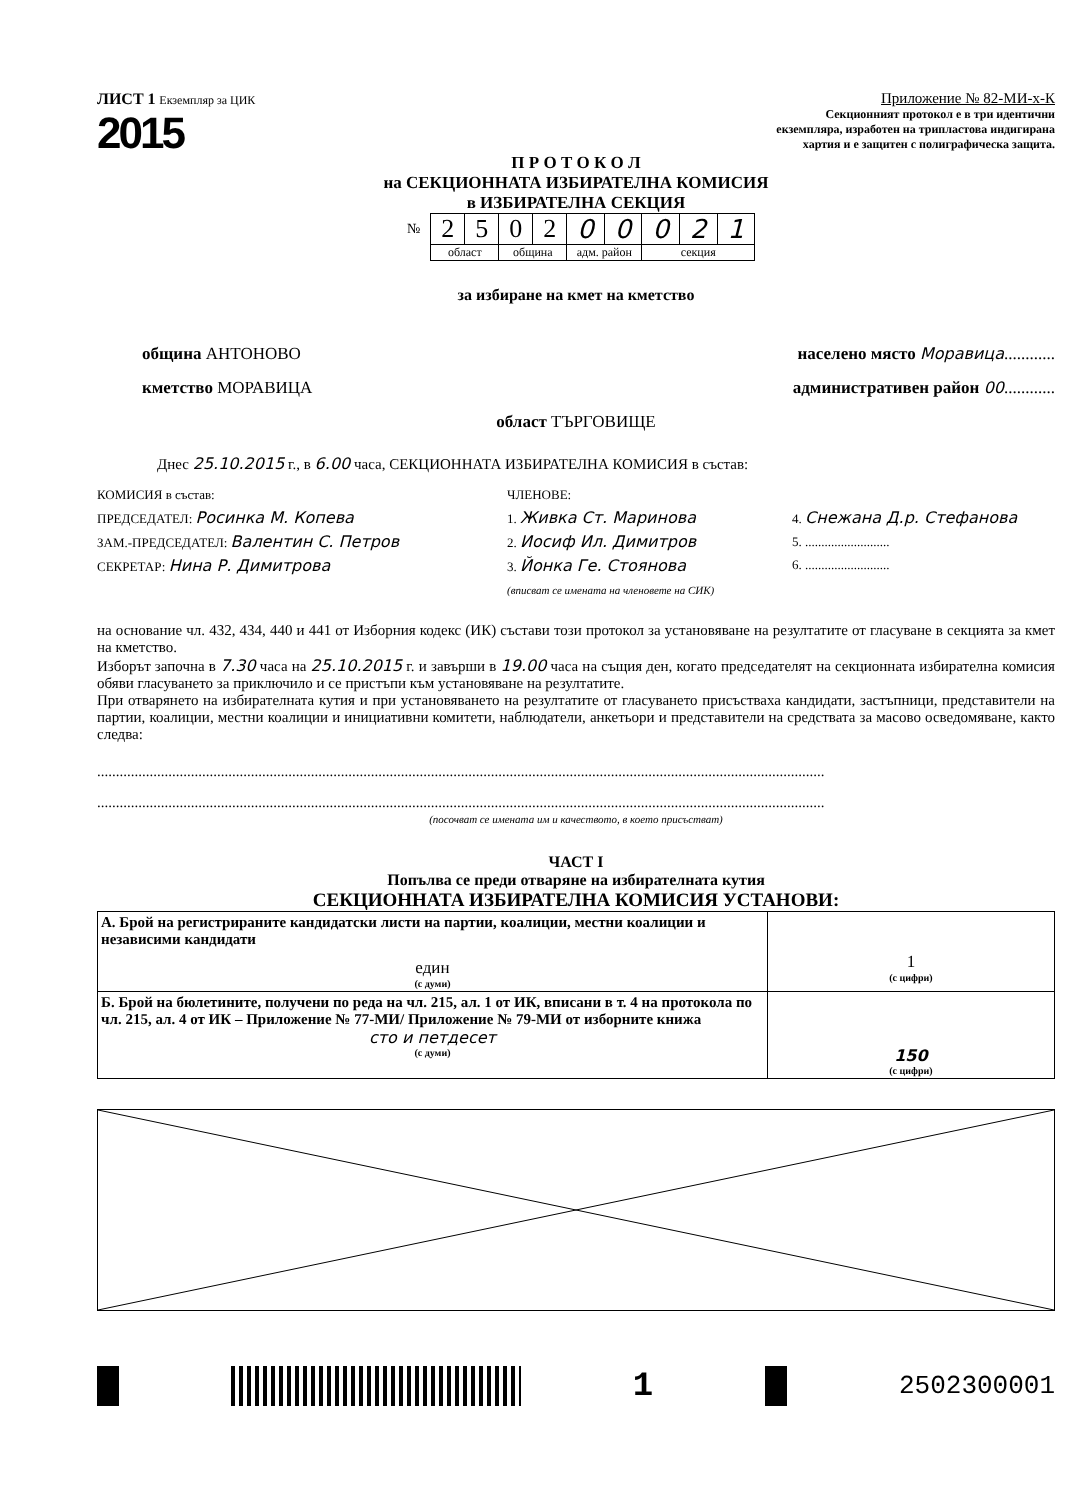ЛИСТ 1 Екземпляр за ЦИК
2015
Приложение № 82-МИ-х-К
Секционният протокол е в три идентични
екземпляра, изработен на трипластова индигирана
хартия и е защитен с полиграфическа защита.
П Р О Т О К О Л
на СЕКЦИОННАТА ИЗБИРАТЕЛНА КОМИСИЯ
в ИЗБИРАТЕЛНА СЕКЦИЯ
| № | 2 | 5 | 0 | 2 | 0 | 0 | 0 | 2 | 1 |
| | област | | община | | адм. район | | секция | | |
за избиране на кмет на кметство
община АНТОНОВО населено място Моравица............
кметство МОРАВИЦА административен район 00............
област ТЪРГОВИЩЕ
Днес 25.10.2015 г., в 6.00 часа, СЕКЦИОННАТА ИЗБИРАТЕЛНА КОМИСИЯ в състав:
КОМИСИЯ в състав:
ПРЕДСЕДАТЕЛ: Росинка М. Копева
ЗАМ.-ПРЕДСЕДАТЕЛ: Валентин С. Петров
СЕКРЕТАР: Нина Р. Димитрова
ЧЛЕНОВЕ:
1. Живка Ст. Маринова
2. Иосиф Ил. Димитров
3. Йонка Ге. Стоянова
(вписват се имената на членовете на СИК)
4. Снежана Д.р. Стефанова
5. ..........................
6. ..........................
на основание чл. 432, 434, 440 и 441 от Изборния кодекс (ИК) състави този протокол за установяване на резултатите от гласуване в секцията за кмет на кметство.
Изборът започна в 7.30 часа на 25.10.2015 г. и завърши в 19.00 часа на същия ден, когато председателят на секционната избирателна комисия обяви гласуването за приключило и се пристъпи към установяване на резултатите.
При отварянето на избирателната кутия и при установяването на резултатите от гласуването присъстваха кандидати, застъпници, представители на партии, коалиции, местни коалиции и инициативни комитети, наблюдатели, анкетьори и представители на средствата за масово осведомяване, както следва:
..................................................................................................................................................................................................
..................................................................................................................................................................................................
(посочват се имената им и качеството, в което присъстват)
ЧАСТ I
Попълва се преди отваряне на избирателната кутия
СЕКЦИОННАТА ИЗБИРАТЕЛНА КОМИСИЯ УСТАНОВИ:
| А. Брой на регистрираните кандидатски листи на партии, коалиции, местни коалиции и независими кандидати един (с думи) | 1 (с цифри) |
| Б. Брой на бюлетините, получени по реда на чл. 215, ал. 1 от ИК, вписани в т. 4 на протокола по чл. 215, ал. 4 от ИК – Приложение № 77-МИ/ Приложение № 79-МИ от изборните книжа сто и петдесет (с думи) | 150 (с цифри) |
1 2502300001